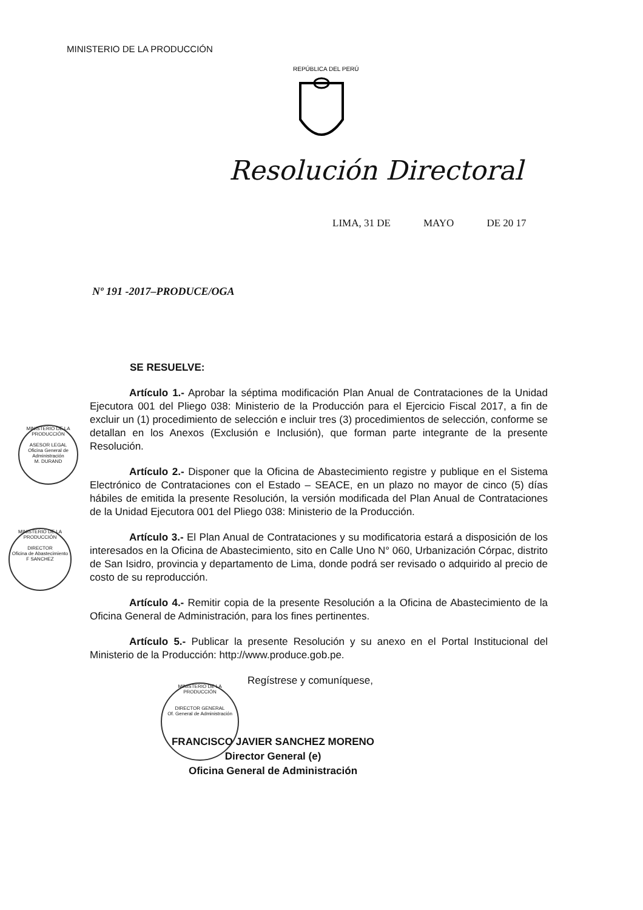MINISTERIO DE LA PRODUCCIÓN
REPÚBLICA DEL PERÚ
Resolución Directoral
LIMA, 31 DE MAYO DE 20 17
Nº 191 -2017–PRODUCE/OGA
SE RESUELVE:
Artículo 1.- Aprobar la séptima modificación Plan Anual de Contrataciones de la Unidad Ejecutora 001 del Pliego 038: Ministerio de la Producción para el Ejercicio Fiscal 2017, a fin de excluir un (1) procedimiento de selección e incluir tres (3) procedimientos de selección, conforme se detallan en los Anexos (Exclusión e Inclusión), que forman parte integrante de la presente Resolución.
Artículo 2.- Disponer que la Oficina de Abastecimiento registre y publique en el Sistema Electrónico de Contrataciones con el Estado – SEACE, en un plazo no mayor de cinco (5) días hábiles de emitida la presente Resolución, la versión modificada del Plan Anual de Contrataciones de la Unidad Ejecutora 001 del Pliego 038: Ministerio de la Producción.
Artículo 3.- El Plan Anual de Contrataciones y su modificatoria estará a disposición de los interesados en la Oficina de Abastecimiento, sito en Calle Uno N° 060, Urbanización Córpac, distrito de San Isidro, provincia y departamento de Lima, donde podrá ser revisado o adquirido al precio de costo de su reproducción.
Artículo 4.- Remitir copia de la presente Resolución a la Oficina de Abastecimiento de la Oficina General de Administración, para los fines pertinentes.
Artículo 5.- Publicar la presente Resolución y su anexo en el Portal Institucional del Ministerio de la Producción: http://www.produce.gob.pe.
Regístrese y comuníquese,
FRANCISCO JAVIER SANCHEZ MORENO
Director General (e)
Oficina General de Administración
MINISTERIO DE LA PRODUCCIÓN
ASESOR LEGAL
Oficina General de Administración
M. DURAND
MINISTERIO DE LA PRODUCCIÓN
DIRECTOR
Oficina de Abastecimiento
F SANCHEZ
MINISTERIO DE LA PRODUCCIÓN
DIRECTOR GENERAL
Of. General de Administración